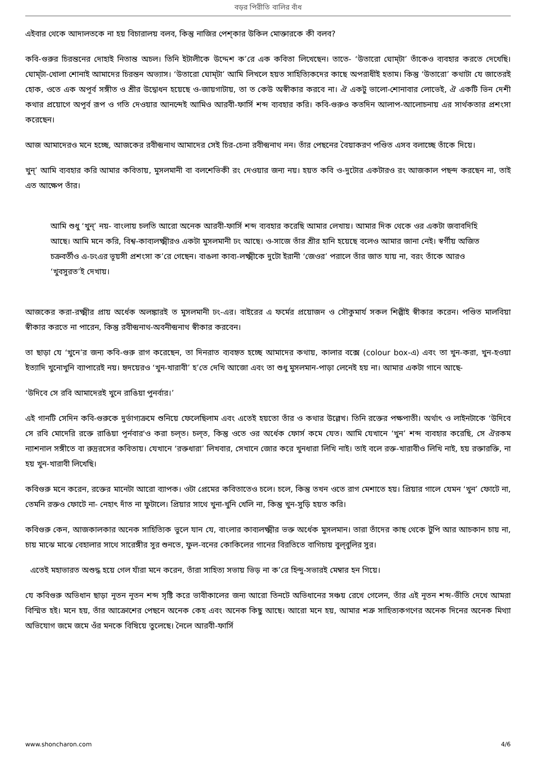বড়র পিরীতি বালির বাঁধ
এইবার থেকে আদালতকে না হয় বিচারালয় বলব, কিন্তু নাজির পেশ্কার উকিল মোক্তারকে কী বলব?
কবি-গুরুর চিরন্তনের দোহাই নিতান্ত অচল। তিনি ইটালীকে উদ্দেশ ক’রে এক কবিতা লিখেছেন। তাতে- ‘উতারো ঘোম্‌টা’ তাঁকেও ব্যবহার করতে দেখেছি। ঘোম্‌টা-খোলা শোনাই আমাদের চিরন্তন অভ্যাস। ‘উতারো ঘোম্‌টা’ আমি লিখলে হয়ত সাহিত্যিকদের কাছে অপরাধীই হতাম। কিন্তু ‘উতারো’ কথাটা যে জাতেরই হোক, ওতে এক অপূর্ব সঙ্গীত ও শ্রীর উদ্বোধন হয়েছে ও-জায়গাটায়, তা ত কেউ অস্বীকার করবে না। ঐ একটু ভালো-শোনাবার লোভেই, ঐ একটি ভিন দেশী কথার প্রয়োগে অপূর্ব রূপ ও গতি দেওয়ার আনন্দেই আমিও আরবী-ফার্সি শব্দ ব্যবহার করি। কবি-গুরুও কতদিন আলাপ-আলোচনায় এর সার্থকতার প্রশংসা করেছেন।
আজ আমাদেরও মনে হচ্ছে, আজকের রবীন্দ্রনাথ আমাদের সেই চির-চেনা রবীন্দ্রনাথ নন। তাঁর পেছনের বৈয়াকরণ পণ্ডিত এসব বলাচ্ছে তাঁকে দিয়ে।
খুন্‌’ আমি ব্যবহার করি আমার কবিতায়, মুসলমানী বা বলশেভিকী রং দেওয়ার জন্য নয়। হয়ত কবি ও-দুটোর একটারও রং আজকাল পছন্দ করছেন না, তাই এত আক্ষেপ তাঁর।
আমি শুধু ‘খুন্‌’ নয়- বাংলায় চলতি আরো অনেক আরবী-ফার্সি শব্দ ব্যবহার করেছি আমার লেখায়। আমার দিক থেকে ওর একটা জবাবদিহি আছে। আমি মনে করি, বিশ্ব-কাব্যলক্ষ্মীরও একটা মুসলমানী ঢং আছে। ও-সাজে তাঁর শ্রীর হানি হয়েছে বলেও আমার জানা নেই। স্বর্গীয় অজিত চক্রবর্তীও এ-ঢংএর ভূয়সী প্রশংসা ক’রে গেছেন। বাঙলা কাব্য-লক্ষ্মীকে দুটো ইরানী ‘জেওর’ পরালে তাঁর জাত যায় না, বরং তাঁকে আরও ‘খুবসুরত’ই দেখায়।
আজকের করা-রক্ষ্মীর প্রায় অর্ধেক অলঙ্কারই ত মুসলমানী ঢং-এর। বাইরের এ ফর্মের প্রয়োজন ও সৌকুমার্য সকল শিল্পীই স্বীকার করেন। পণ্ডিত মালবিয়া স্বীকার করতে না পারেন, কিন্তু রবীন্দ্রনাথ-অবনীন্দ্রনাথ স্বীকার করবেন।
তা ছাড়া যে ‘খুনে’র জন্য কবি-গুরু রাগ করেছেন, তা দিনরাত ব্যবহৃত হচ্ছে আমাদের কথায়, কালার বক্সে (colour box-এ) এবং তা খুন-করা, খুন-হওয়া ইত্যাদি খুনোখুনি ব্যাপারেই নয়। হৃদয়েরও ‘খুন-খারাবী’ হ’তে দেখি আজো এবং তা শুধু মুসলমান-পাড়া লেনেই হয় না। আমার একটা গানে আছে-
‘উদিবে সে রবি আমাদেরই খুনে রাঙিয়া পুনর্বার।’
এই গানটি সেদিন কবি-গুরুকে দুর্ভাগ্যক্রমে শুনিয়ে ফেলেছিলাম এবং এতেই হয়তো তাঁর ও কথার উল্লেখ। তিনি রক্তের পক্ষপাতী। অর্থাৎ ও লাইনটাকে ‘উদিবে সে রবি মোদেরি রক্তে রাঙিয়া পূর্নবার'ও করা চল্‌ত। চল্‌ত, কিন্তু ওতে ওর অর্ধেক ফোর্স কমে যেত। আমি যেখানে ‘খুন’ শব্দ ব্যবহার করেছি, সে ঐরকম ন্যাশনাল সঙ্গীতে বা রুদ্ররসের কবিতায়। যেখানে ‘রক্তধারা’ লিখবার, সেখানে জোর করে খুনধারা লিখি নাই। তাই বলে রক্ত-খারাবীও লিখি নাই, হয় রক্তারক্তি, না হয় খুন-খারাবী লিখেছি।
কবিগুরু মনে করেন, রক্তের মানেটা আরো ব্যাপক। ওটা প্রেমের কবিতাতেও চলে। চলে, কিন্তু তখন ওতে রাগ মেশাতে হয়। প্রিয়ার গালে যেমন ‘খুন’ ফোটে না, তেমনি রক্তও ফোটে না- নেহাৎ দাঁত না ফুটালে। প্রিয়ার সাথে খুনা-খুনি খেলি না, কিন্তু খুন-সুড়ি হয়ত করি।
কবিগুরু কেন, আজকালকার অনেক সাহিত্যিক ভুলে যান যে, বাংলার কাব্যলক্ষ্মীর ভক্ত অর্ধেক মুসলমান। তারা তাঁদের কাছ থেকে টুপি আর আচকান চায় না, চায় মাঝে মাঝে বেহালার সাথে সারেঙ্গীর সুর শুনতে, ফুল-বনের কোকিলের গানের বিরতিতে বাগিচায় বুল্‌বুলির সুর।
এতেই মহাভারত অশুদ্ধ হয়ে গেল যাঁরা মনে করেন, তাঁরা সাহিত্য সভায় ভিড় না ক’রে হিন্দু-সভারই মেম্বার হন গিয়ে।
যে কবিগুরু অভিধান ছাড়া নূতন নূতন শব্দ সৃষ্টি করে ভাবীকালের জন্য আরো তিনটে অভিধানের সঞ্চয় রেখে গেলেন, তাঁর এই নূতন শব্দ-ভীতি দেখে আমরা বিস্মিত হই। মনে হয়, তাঁর আক্রোশের পেছনে অনেক কেহ এবং অনেক কিছু আছে। আরো মনে হয়, আমার শত্রু সাহিত্যকগণের অনেক দিনের অনেক মিথ্যা অভিযোগ জমে জমে ওঁর মনকে বিষিয়ে তুলেছে। নৈলে আরবী-ফার্সি
www.shoncharon.com 4/6